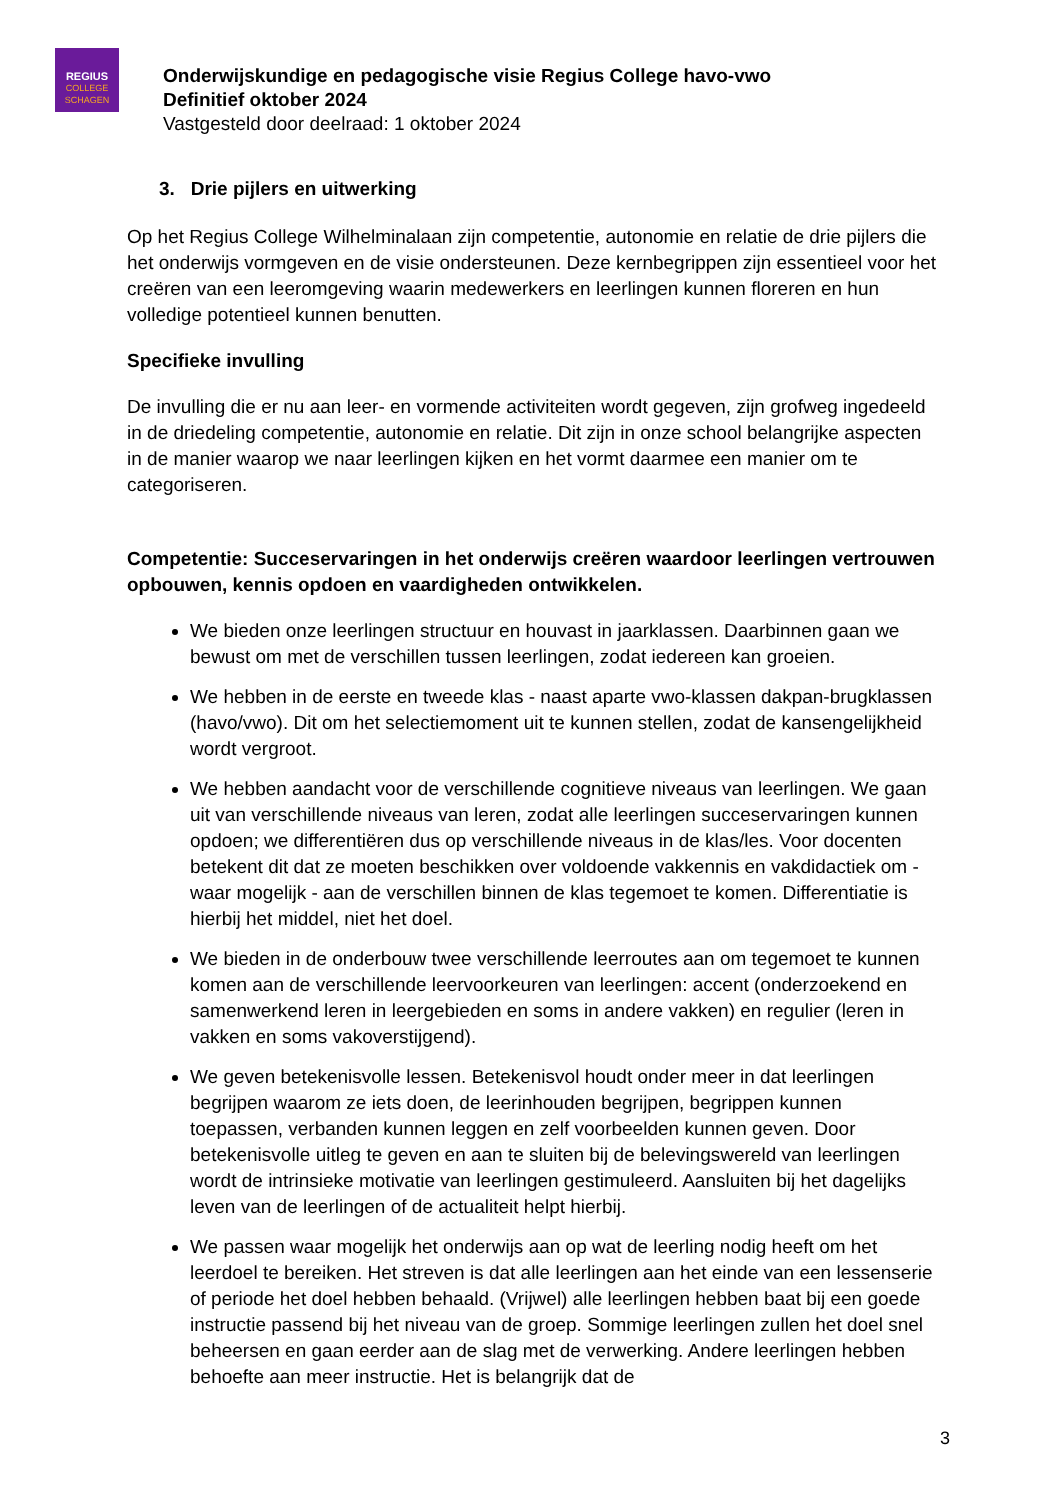REGIUS
COLLEGE
SCHAGEN
Onderwijskundige en pedagogische visie Regius College havo-vwo
Definitief oktober 2024
Vastgesteld door deelraad: 1 oktober 2024
3. Drie pijlers en uitwerking
Op het Regius College Wilhelminalaan zijn competentie, autonomie en relatie de drie pijlers die het onderwijs vormgeven en de visie ondersteunen. Deze kernbegrippen zijn essentieel voor het creëren van een leeromgeving waarin medewerkers en leerlingen kunnen floreren en hun volledige potentieel kunnen benutten.
Specifieke invulling
De invulling die er nu aan leer- en vormende activiteiten wordt gegeven, zijn grofweg ingedeeld in de driedeling competentie, autonomie en relatie. Dit zijn in onze school belangrijke aspecten in de manier waarop we naar leerlingen kijken en het vormt daarmee een manier om te categoriseren.
Competentie: Succeservaringen in het onderwijs creëren waardoor leerlingen vertrouwen opbouwen, kennis opdoen en vaardigheden ontwikkelen.
We bieden onze leerlingen structuur en houvast in jaarklassen. Daarbinnen gaan we bewust om met de verschillen tussen leerlingen, zodat iedereen kan groeien.
We hebben in de eerste en tweede klas - naast aparte vwo-klassen dakpan-brugklassen (havo/vwo). Dit om het selectiemoment uit te kunnen stellen, zodat de kansengelijkheid wordt vergroot.
We hebben aandacht voor de verschillende cognitieve niveaus van leerlingen. We gaan uit van verschillende niveaus van leren, zodat alle leerlingen succeservaringen kunnen opdoen; we differentiëren dus op verschillende niveaus in de klas/les. Voor docenten betekent dit dat ze moeten beschikken over voldoende vakkennis en vakdidactiek om - waar mogelijk - aan de verschillen binnen de klas tegemoet te komen. Differentiatie is hierbij het middel, niet het doel.
We bieden in de onderbouw twee verschillende leerroutes aan om tegemoet te kunnen komen aan de verschillende leervoorkeuren van leerlingen: accent (onderzoekend en samenwerkend leren in leergebieden en soms in andere vakken) en regulier (leren in vakken en soms vakoverstijgend).
We geven betekenisvolle lessen. Betekenisvol houdt onder meer in dat leerlingen begrijpen waarom ze iets doen, de leerinhouden begrijpen, begrippen kunnen toepassen, verbanden kunnen leggen en zelf voorbeelden kunnen geven. Door betekenisvolle uitleg te geven en aan te sluiten bij de belevingswereld van leerlingen wordt de intrinsieke motivatie van leerlingen gestimuleerd. Aansluiten bij het dagelijks leven van de leerlingen of de actualiteit helpt hierbij.
We passen waar mogelijk het onderwijs aan op wat de leerling nodig heeft om het leerdoel te bereiken. Het streven is dat alle leerlingen aan het einde van een lessenserie of periode het doel hebben behaald. (Vrijwel) alle leerlingen hebben baat bij een goede instructie passend bij het niveau van de groep. Sommige leerlingen zullen het doel snel beheersen en gaan eerder aan de slag met de verwerking. Andere leerlingen hebben behoefte aan meer instructie. Het is belangrijk dat de
3